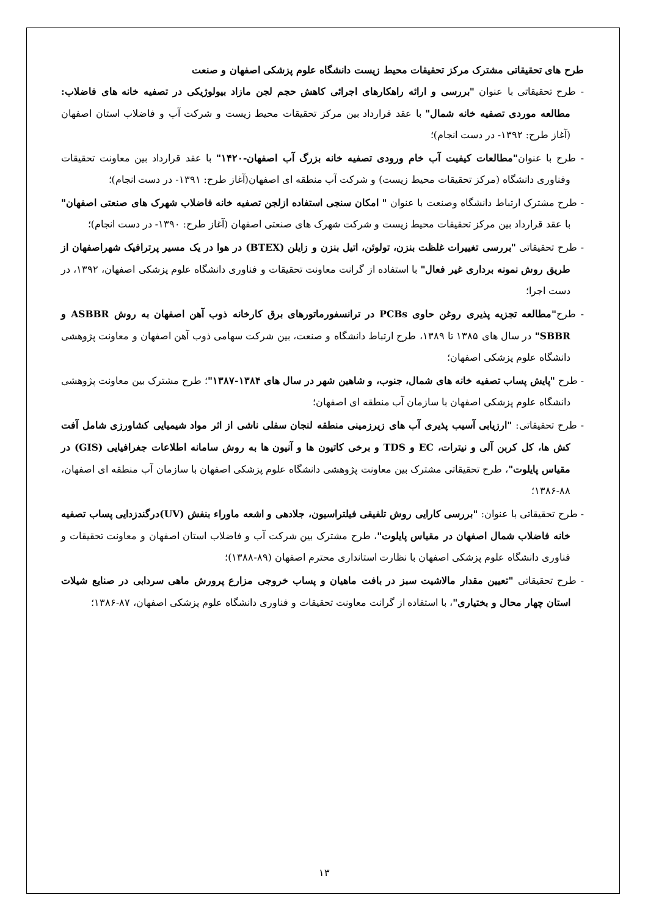طرح های تحقیقاتی مشترک مرکز تحقیقات محیط زیست دانشگاه علوم پزشکی اصفهان و صنعت
- طرح تحقیقاتی با عنوان "بررسی و ارائه راهکارهای اجرائی کاهش حجم لجن مازاد بیولوژیکی در تصفیه خانه های فاضلاب: مطالعه موردی تصفیه خانه شمال" با عقد قرارداد بین مرکز تحقیقات محیط زیست و شرکت آب و فاضلاب استان اصفهان (آغاز طرح: ۱۳۹۲- در دست انجام)؛
- طرح با عنوان"مطالعات کیفیت آب خام ورودی تصفیه خانه بزرگ آب اصفهان-۱۴۲۰" با عقد قرارداد بین معاونت تحقیقات وفناوری دانشگاه (مرکز تحقیقات محیط زیست) و شرکت آب منطقه ای اصفهان(آغاز طرح: ۱۳۹۱- در دست انجام)؛
- طرح مشترک ارتباط دانشگاه وصنعت با عنوان " امکان سنجی استفاده ازلجن تصفیه خانه فاضلاب شهرک های صنعتی اصفهان" با عقد قرارداد بین مرکز تحقیقات محیط زیست و شرکت شهرک های صنعتی اصفهان (آغاز طرح: ۱۳۹۰- در دست انجام)؛
- طرح تحقیقاتی "بررسی تغییرات غلظت بنزن، تولوئن، اتیل بنزن و زایلن (BTEX) در هوا در یک مسیر پرترافیک شهراصفهان از طریق روش نمونه برداری غیر فعال" با استفاده از گرانت معاونت تحقیقات و فناوری دانشگاه علوم پزشکی اصفهان، ۱۳۹۲، در دست اجرا؛
- طرح"مطالعه تجزیه پذیری روغن حاوی PCBs در ترانسفورماتورهای برق کارخانه ذوب آهن اصفهان به روش ASBBR و SBBR" در سال های ۱۳۸۵ تا ۱۳۸۹، طرح ارتباط دانشگاه و صنعت، بین شرکت سهامی ذوب آهن اصفهان و معاونت پژوهشی دانشگاه علوم پزشکی اصفهان؛
- طرح "پایش پساب تصفیه خانه های شمال، جنوب، و شاهین شهر در سال های ۱۳۸۴-۱۳۸۷"؛ طرح مشترک بین معاونت پژوهشی دانشگاه علوم پزشکی اصفهان با سازمان آب منطقه ای اصفهان؛
- طرح تحقیقاتی: "ارزیابی آسیب پذیری آب های زیرزمینی منطقه لنجان سفلی ناشی از اثر مواد شیمیایی کشاورزی شامل آفت کش ها، کل کربن آلی و نیترات، EC و TDS و برخی کاتیون ها و آنیون ها به روش سامانه اطلاعات جغرافیایی (GIS) در مقیاس پایلوت"، طرح تحقیقاتی مشترک بین معاونت پژوهشی دانشگاه علوم پزشکی اصفهان با سازمان آب منطقه ای اصفهان، ۸۸-۱۳۸۶؛
- طرح تحقیقاتی با عنوان: "بررسی کارایی روش تلفیقی فیلتراسیون، جلادهی و اشعه ماوراء بنفش (UV)درگندزدایی پساب تصفیه خانه فاضلاب شمال اصفهان در مقیاس پایلوت"، طرح مشترک بین شرکت آب و فاضلاب استان اصفهان و معاونت تحقیقات و فناوری دانشگاه علوم پزشکی اصفهان با نظارت استانداری محترم اصفهان (۸۹-۱۳۸۸)؛
- طرح تحقیقاتی "تعیین مقدار مالاشیت سبز در بافت ماهیان و پساب خروجی مزارع پرورش ماهی سردابی در صنایع شیلات استان چهار محال و بختیاری"، با استفاده از گرانت معاونت تحقیقات و فناوری دانشگاه علوم پزشکی اصفهان، ۸۷-۱۳۸۶؛
۱۳